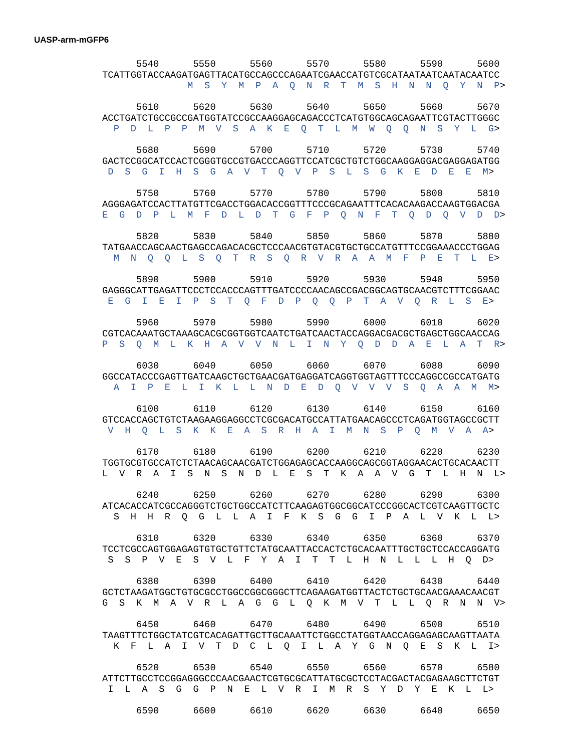UASP-arm-mGFP6
      5540      5550      5560      5570      5580      5590      5600
TCATTGGTACCAAGATGAGTTACATGCCAGCCCAGAATCGAACCATGTCGCATAATAATCAATACAATCC
               M  S  Y  M  P  A  Q  N  R  T  M  S  H  N  N  Q  Y  N  P>
      5610      5620      5630      5640      5650      5660      5670
ACCTGATCTGCCGCCGATGGTATCCGCCAAGGAGCAGACCCTCATGTGGCAGCAGAATTCGTACTTGGGC
  P  D  L  P  P  M  V  S  A  K  E  Q  T  L  M  W  Q  Q  N  S  Y  L  G>
      5680      5690      5700      5710      5720      5730      5740
GACTCCGGCATCCACTCGGGTGCCGTGACCCAGGTTCCATCGCTGTCTGGCAAGGAGGACGAGGAGATGG
 D  S  G  I  H  S  G  A  V  T  Q  V  P  S  L  S  G  K  E  D  E  E  M>
      5750      5760      5770      5780      5790      5800      5810
AGGGAGATCCACTTATGTTCGACCTGGACACCGGTTTCCCGCAGAATTTCACACAAGACCAAGTGGACGA
E  G  D  P  L  M  F  D  L  D  T  G  F  P  Q  N  F  T  Q  D  Q  V  D  D>
      5820      5830      5840      5850      5860      5870      5880
TATGAACCAGCAACTGAGCCAGACACGCTCCCAACGTGTACGTGCTGCCATGTTTCCGGAAACCCTGGAG
  M  N  Q  Q  L  S  Q  T  R  S  Q  R  V  R  A  A  M  F  P  E  T  L  E>
      5890      5900      5910      5920      5930      5940      5950
GAGGGCATTGAGATTCCCTCCACCCAGTTTGATCCCCAACAGCCGACGGCAGTGCAACGTCTTTCGGAAC
 E  G  I  E  I  P  S  T  Q  F  D  P  Q  Q  P  T  A  V  Q  R  L  S  E>
      5960      5970      5980      5990      6000      6010      6020
CGTCACAAATGCTAAAGCACGCGGTGGTCAATCTGATCAACTACCAGGACGACGCTGAGCTGGCAACCAG
P  S  Q  M  L  K  H  A  V  V  N  L  I  N  Y  Q  D  D  A  E  L  A  T  R>
      6030      6040      6050      6060      6070      6080      6090
GGCCATACCCGAGTTGATCAAGCTGCTGAACGATGAGGATCAGGTGGTAGTTTCCCAGGCCGCCATGATG
  A  I  P  E  L  I  K  L  L  N  D  E  D  Q  V  V  V  S  Q  A  A  M  M>
      6100      6110      6120      6130      6140      6150      6160
GTCCACCAGCTGTCTAAGAAGGAGGCCTCGCGACATGCCATTATGAACAGCCCTCAGATGGTAGCCGCTT
 V  H  Q  L  S  K  K  E  A  S  R  H  A  I  M  N  S  P  Q  M  V  A  A>
      6170      6180      6190      6200      6210      6220      6230
TGGTGCGTGCCATCTCTAACAGCAACGATCTGGAGAGCACCAAGGCAGCGGTAGGAACACTGCACAACTT
L  V  R  A  I  S  N  S  N  D  L  E  S  T  K  A  A  V  G  T  L  H  N  L>
      6240      6250      6260      6270      6280      6290      6300
ATCACACCATCGCCAGGGTCTGCTGGCCATCTTCAAGAGTGGCGGCATCCCGGCACTCGTCAAGTTGCTC
  S  H  H  R  Q  G  L  L  A  I  F  K  S  G  G  I  P  A  L  V  K  L  L>
      6310      6320      6330      6340      6350      6360      6370
TCCTCGCCAGTGGAGAGTGTGCTGTTCTATGCAATTACCACTCTGCACAATTTGCTGCTCCACCAGGATG
 S  S  P  V  E  S  V  L  F  Y  A  I  T  T  L  H  N  L  L  L  H  Q  D>
      6380      6390      6400      6410      6420      6430      6440
GCTCTAAGATGGCTGTGCGCCTGGCCGGCGGGCTTCAGAAGATGGTTACTCTGCTGCAACGAAACAACGT
G  S  K  M  A  V  R  L  A  G  G  L  Q  K  M  V  T  L  L  Q  R  N  N  V>
      6450      6460      6470      6480      6490      6500      6510
TAAGTTTCTGGCTATCGTCACAGATTGCTTGCAAATTCTGGCCTATGGTAACCAGGAGAGCAAGTTAATA
  K  F  L  A  I  V  T  D  C  L  Q  I  L  A  Y  G  N  Q  E  S  K  L  I>
      6520      6530      6540      6550      6560      6570      6580
ATTCTTGCCTCCGGAGGGCCCAACGAACTCGTGCGCATTATGCGCTCCTACGACTACGAGAAGCTTCTGT
 I  L  A  S  G  G  P  N  E  L  V  R  I  M  R  S  Y  D  Y  E  K  L  L>
      6590      6600      6610      6620      6630      6640      6650